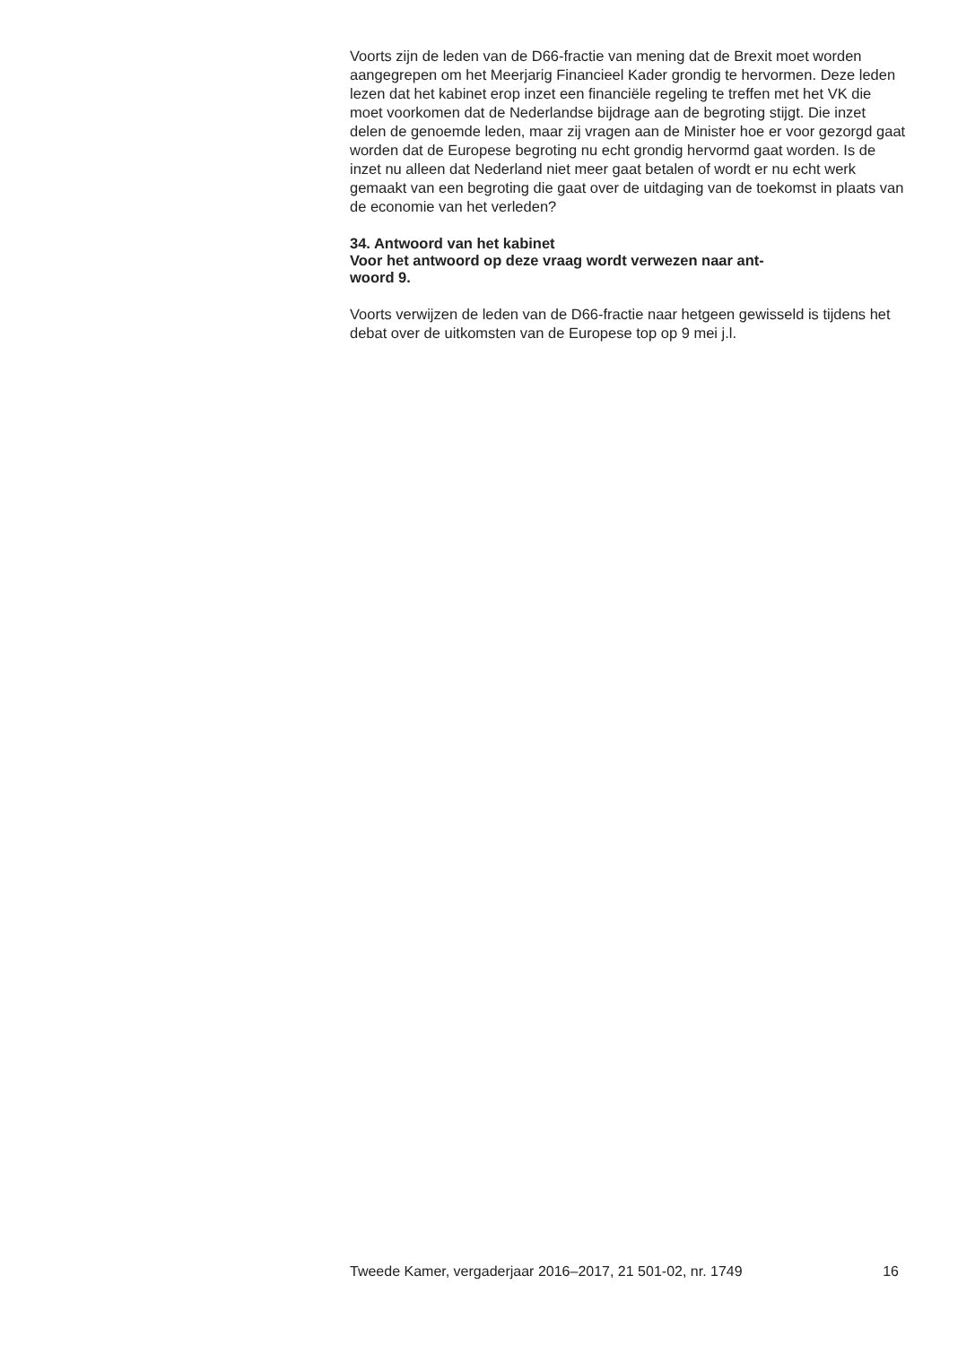Voorts zijn de leden van de D66-fractie van mening dat de Brexit moet worden aangegrepen om het Meerjarig Financieel Kader grondig te hervormen. Deze leden lezen dat het kabinet erop inzet een financiële regeling te treffen met het VK die moet voorkomen dat de Nederlandse bijdrage aan de begroting stijgt. Die inzet delen de genoemde leden, maar zij vragen aan de Minister hoe er voor gezorgd gaat worden dat de Europese begroting nu echt grondig hervormd gaat worden. Is de inzet nu alleen dat Nederland niet meer gaat betalen of wordt er nu echt werk gemaakt van een begroting die gaat over de uitdaging van de toekomst in plaats van de economie van het verleden?
34. Antwoord van het kabinet
Voor het antwoord op deze vraag wordt verwezen naar ant-
woord 9.
Voorts verwijzen de leden van de D66-fractie naar hetgeen gewisseld is tijdens het debat over de uitkomsten van de Europese top op 9 mei j.l.
Tweede Kamer, vergaderjaar 2016–2017, 21 501-02, nr. 1749 16